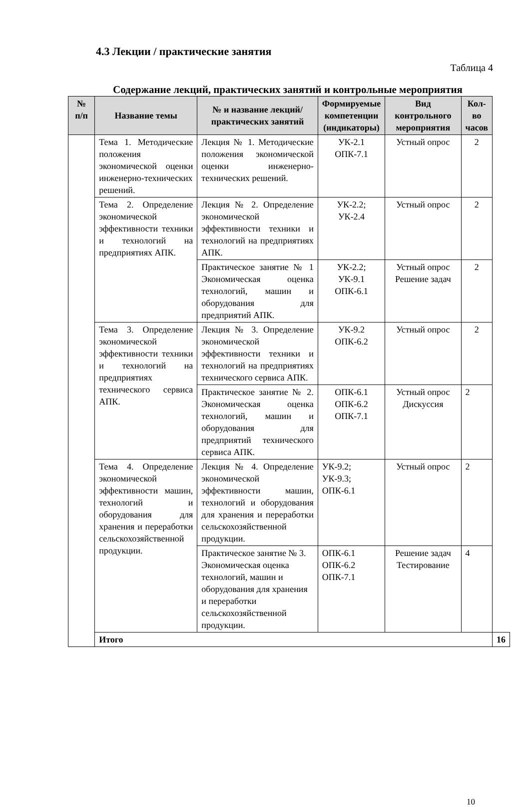4.3 Лекции / практические занятия
Таблица 4
Содержание лекций, практических занятий и контрольные мероприятия
| № п/п | Название темы | № и название лекций/ практических занятий | Формируемые компетенции (индикаторы) | Вид контрольного мероприятия | Кол-во часов | |
| --- | --- | --- | --- | --- | --- | --- |
| | Тема 1. Методические положения экономической оценки инженерно-технических решений. | Лекция № 1. Методические положения экономической оценки инженерно-технических решений. | УК-2.1 ОПК-7.1 | Устный опрос | 2 | |
| | Тема 2. Определение экономической эффективности техники и технологий на предприятиях АПК. | Лекция № 2. Определение экономической эффективности техники и технологий на предприятиях АПК. | УК-2.2; УК-2.4 | Устный опрос | 2 | |
| | | Практическое занятие № 1 Экономическая оценка технологий, машин и оборудования для предприятий АПК. | УК-2.2; УК-9.1 ОПК-6.1 | Устный опрос Решение задач | 2 | |
| | Тема 3. Определение экономической эффективности техники и технологий на предприятиях технического сервиса АПК. | Лекция № 3. Определение экономической эффективности техники и технологий на предприятиях технического сервиса АПК. | УК-9.2 ОПК-6.2 | Устный опрос | 2 | |
| | | Практическое занятие № 2. Экономическая оценка технологий, машин и оборудования для предприятий технического сервиса АПК. | ОПК-6.1 ОПК-6.2 ОПК-7.1 | Устный опрос Дискуссия | 2 | |
| | Тема 4. Определение экономической эффективности машин, технологий и оборудования для хранения и переработки сельскохозяйственной продукции. | Лекция № 4. Определение экономической эффективности машин, технологий и оборудования для хранения и переработки сельскохозяйственной продукции. | УК-9.2; УК-9.3; ОПК-6.1 | Устный опрос | 2 | |
| | | Практическое занятие № 3. Экономическая оценка технологий, машин и оборудования для хранения и переработки сельскохозяйственной продукции. | ОПК-6.1 ОПК-6.2 ОПК-7.1 | Решение задач Тестирование | 4 | |
| | Итого | | | | | 16 |
10